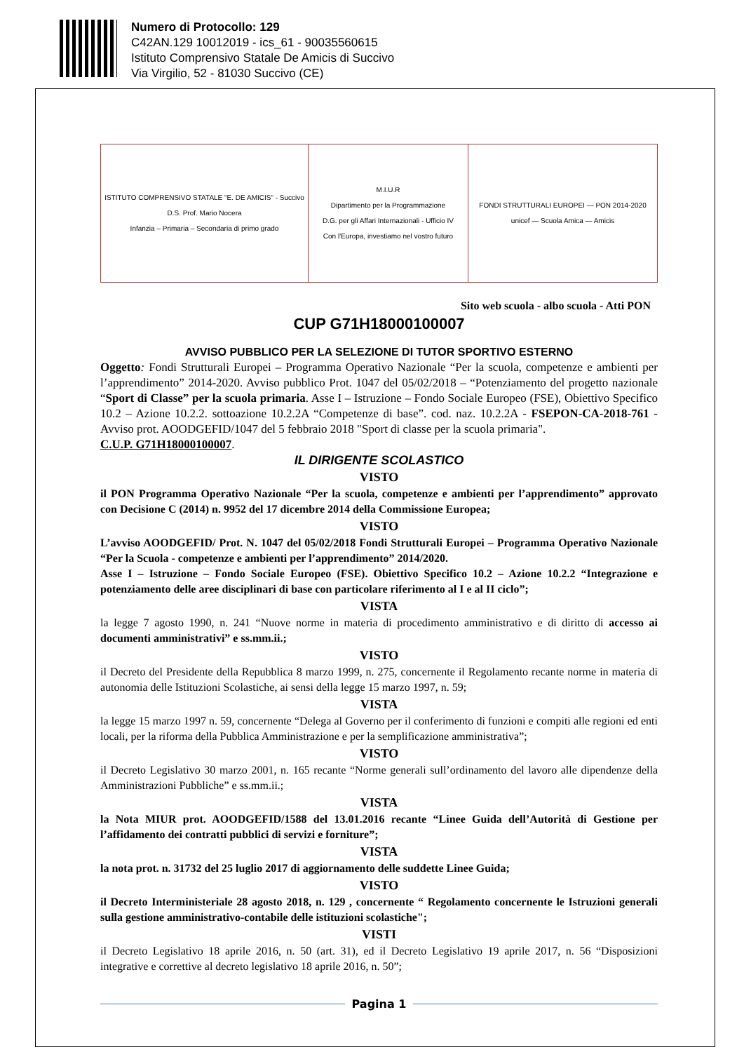Numero di Protocollo: 129
C42AN.129 10012019 - ics_61 - 90035560615
Istituto Comprensivo Statale De Amicis di Succivo
Via Virgilio, 52 - 81030 Succivo (CE)
ISTITUTO COMPRENSIVO STATALE "E. DE AMICIS" - Succivo
D.S. Prof. Mario Nocera
Infanzia – Primaria – Secondaria di primo grado
M.I.U.R
Dipartimento per la Programmazione
D.G. per gli Affari Internazionali - Ufficio IV
Con l'Europa, investiamo nel vostro futuro
FONDI STRUTTURALI EUROPEI — PON 2014-2020
unicef — Scuola Amica — Amicis
Sito web scuola - albo scuola - Atti PON
CUP G71H18000100007
AVVISO PUBBLICO PER LA SELEZIONE DI TUTOR SPORTIVO ESTERNO
Oggetto: Fondi Strutturali Europei – Programma Operativo Nazionale “Per la scuola, competenze e ambienti per l’apprendimento” 2014-2020. Avviso pubblico Prot. 1047 del 05/02/2018 – “Potenziamento del progetto nazionale “Sport di Classe” per la scuola primaria. Asse I – Istruzione – Fondo Sociale Europeo (FSE), Obiettivo Specifico 10.2 – Azione 10.2.2. sottoazione 10.2.2A “Competenze di base”. cod. naz. 10.2.2A - FSEPON-CA-2018-761 - Avviso prot. AOODGEFID/1047 del 5 febbraio 2018 "Sport di classe per la scuola primaria".
C.U.P. G71H18000100007.
IL DIRIGENTE SCOLASTICO
VISTO
il PON Programma Operativo Nazionale “Per la scuola, competenze e ambienti per l’apprendimento” approvato con Decisione C (2014) n. 9952 del 17 dicembre 2014 della Commissione Europea;
VISTO
L’avviso AOODGEFID/ Prot. N. 1047 del 05/02/2018 Fondi Strutturali Europei – Programma Operativo Nazionale “Per la Scuola - competenze e ambienti per l’apprendimento” 2014/2020.
Asse I – Istruzione – Fondo Sociale Europeo (FSE). Obiettivo Specifico 10.2 – Azione 10.2.2 “Integrazione e potenziamento delle aree disciplinari di base con particolare riferimento al I e al II ciclo”;
VISTA
la legge 7 agosto 1990, n. 241 “Nuove norme in materia di procedimento amministrativo e di diritto di accesso ai documenti amministrativi” e ss.mm.ii.;
VISTO
il Decreto del Presidente della Repubblica 8 marzo 1999, n. 275, concernente il Regolamento recante norme in materia di autonomia delle Istituzioni Scolastiche, ai sensi della legge 15 marzo 1997, n. 59;
VISTA
la legge 15 marzo 1997 n. 59, concernente “Delega al Governo per il conferimento di funzioni e compiti alle regioni ed enti locali, per la riforma della Pubblica Amministrazione e per la semplificazione amministrativa”;
VISTO
il Decreto Legislativo 30 marzo 2001, n. 165 recante “Norme generali sull’ordinamento del lavoro alle dipendenze della Amministrazioni Pubbliche” e ss.mm.ii.;
VISTA
la Nota MIUR prot. AOODGEFID/1588 del 13.01.2016 recante “Linee Guida dell’Autorità di Gestione per l’affidamento dei contratti pubblici di servizi e forniture”;
VISTA
la nota prot. n. 31732 del 25 luglio 2017 di aggiornamento delle suddette Linee Guida;
VISTO
il Decreto Interministeriale 28 agosto 2018, n. 129 , concernente “ Regolamento concernente le Istruzioni generali sulla gestione amministrativo-contabile delle istituzioni scolastiche";
VISTI
il Decreto Legislativo 18 aprile 2016, n. 50 (art. 31), ed il Decreto Legislativo 19 aprile 2017, n. 56 “Disposizioni integrative e correttive al decreto legislativo 18 aprile 2016, n. 50”;
Pagina 1